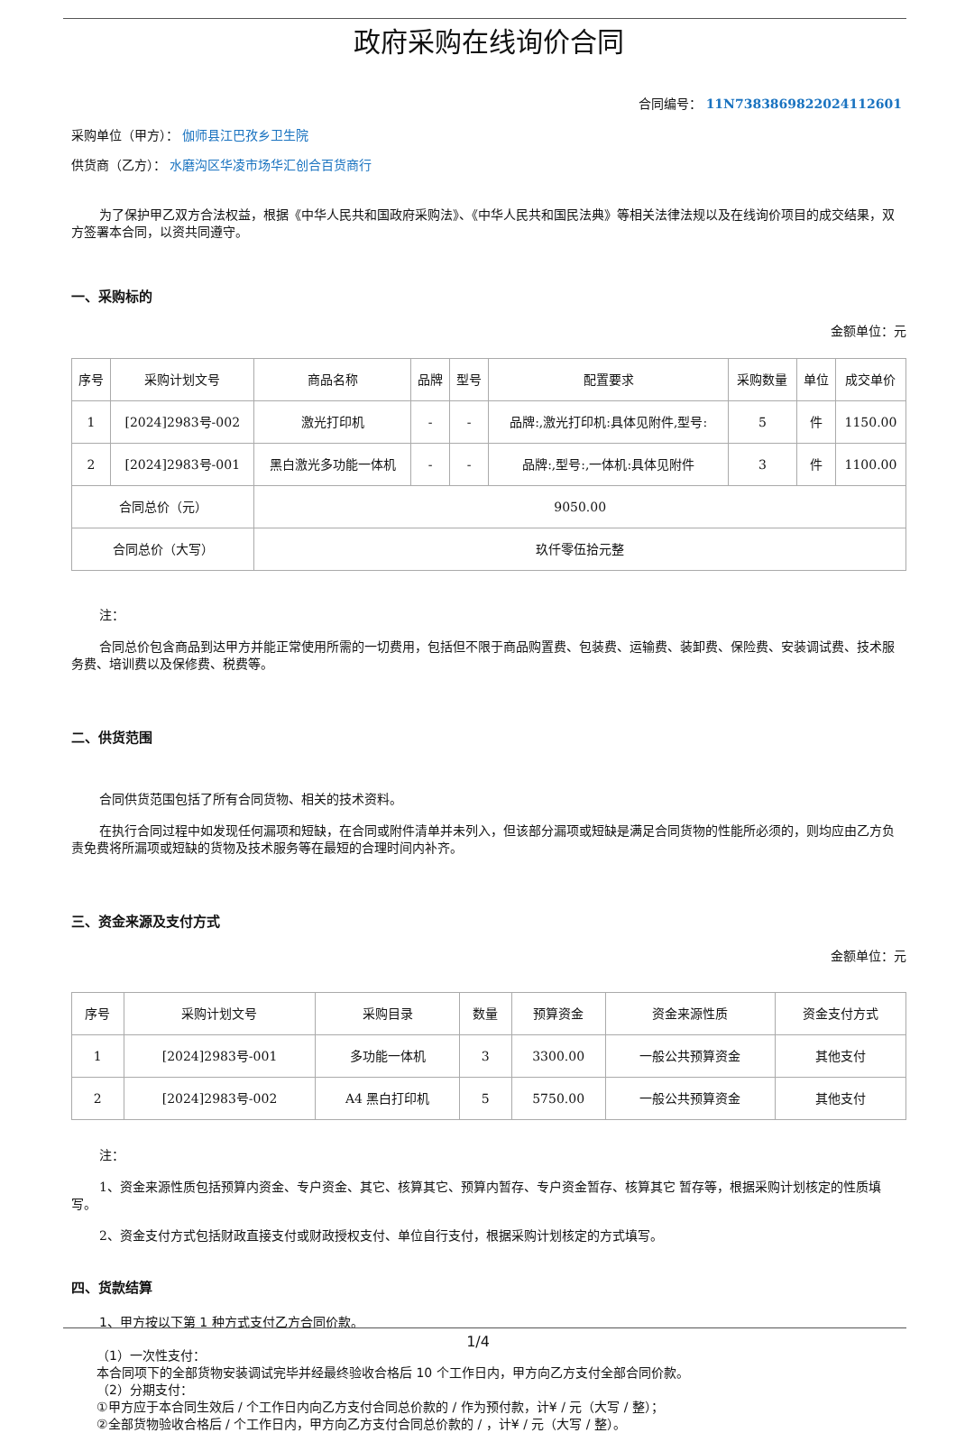政府采购在线询价合同
合同编号： 11N7383869822024112601
采购单位（甲方）： 伽师县江巴孜乡卫生院
供货商（乙方）： 水磨沟区华凌市场华汇创合百货商行
为了保护甲乙双方合法权益，根据《中华人民共和国政府采购法》、《中华人民共和国民法典》等相关法律法规以及在线询价项目的成交结果，双方签署本合同，以资共同遵守。
一、采购标的
金额单位：元
| 序号 | 采购计划文号 | 商品名称 | 品牌 | 型号 | 配置要求 | 采购数量 | 单位 | 成交单价 |
| --- | --- | --- | --- | --- | --- | --- | --- | --- |
| 1 | [2024]2983号-002 | 激光打印机 | - | - | 品牌:,激光打印机:具体见附件,型号: | 5 | 件 | 1150.00 |
| 2 | [2024]2983号-001 | 黑白激光多功能一体机 | - | - | 品牌:,型号:,一体机:具体见附件 | 3 | 件 | 1100.00 |
| 合同总价（元） | | 9050.00 | | | | | | |
| 合同总价（大写） | | 玖仟零伍拾元整 | | | | | | |
注：
合同总价包含商品到达甲方并能正常使用所需的一切费用，包括但不限于商品购置费、包装费、运输费、装卸费、保险费、安装调试费、技术服务费、培训费以及保修费、税费等。
二、供货范围
合同供货范围包括了所有合同货物、相关的技术资料。
在执行合同过程中如发现任何漏项和短缺，在合同或附件清单并未列入，但该部分漏项或短缺是满足合同货物的性能所必须的，则均应由乙方负责免费将所漏项或短缺的货物及技术服务等在最短的合理时间内补齐。
三、资金来源及支付方式
金额单位：元
| 序号 | 采购计划文号 | 采购目录 | 数量 | 预算资金 | 资金来源性质 | 资金支付方式 |
| --- | --- | --- | --- | --- | --- | --- |
| 1 | [2024]2983号-001 | 多功能一体机 | 3 | 3300.00 | 一般公共预算资金 | 其他支付 |
| 2 | [2024]2983号-002 | A4 黑白打印机 | 5 | 5750.00 | 一般公共预算资金 | 其他支付 |
注：
1、资金来源性质包括预算内资金、专户资金、其它、核算其它、预算内暂存、专户资金暂存、核算其它 暂存等，根据采购计划核定的性质填写。
2、资金支付方式包括财政直接支付或财政授权支付、单位自行支付，根据采购计划核定的方式填写。
四、货款结算
1、甲方按以下第 1 种方式支付乙方合同价款。
（1）一次性支付：
本合同项下的全部货物安装调试完毕并经最终验收合格后 10 个工作日内，甲方向乙方支付全部合同价款。
（2）分期支付：
①甲方应于本合同生效后 / 个工作日内向乙方支付合同总价款的 / 作为预付款，计¥ / 元（大写 / 整）；
②全部货物验收合格后 / 个工作日内，甲方向乙方支付合同总价款的 / ，计¥ / 元（大写 / 整）。
1/4